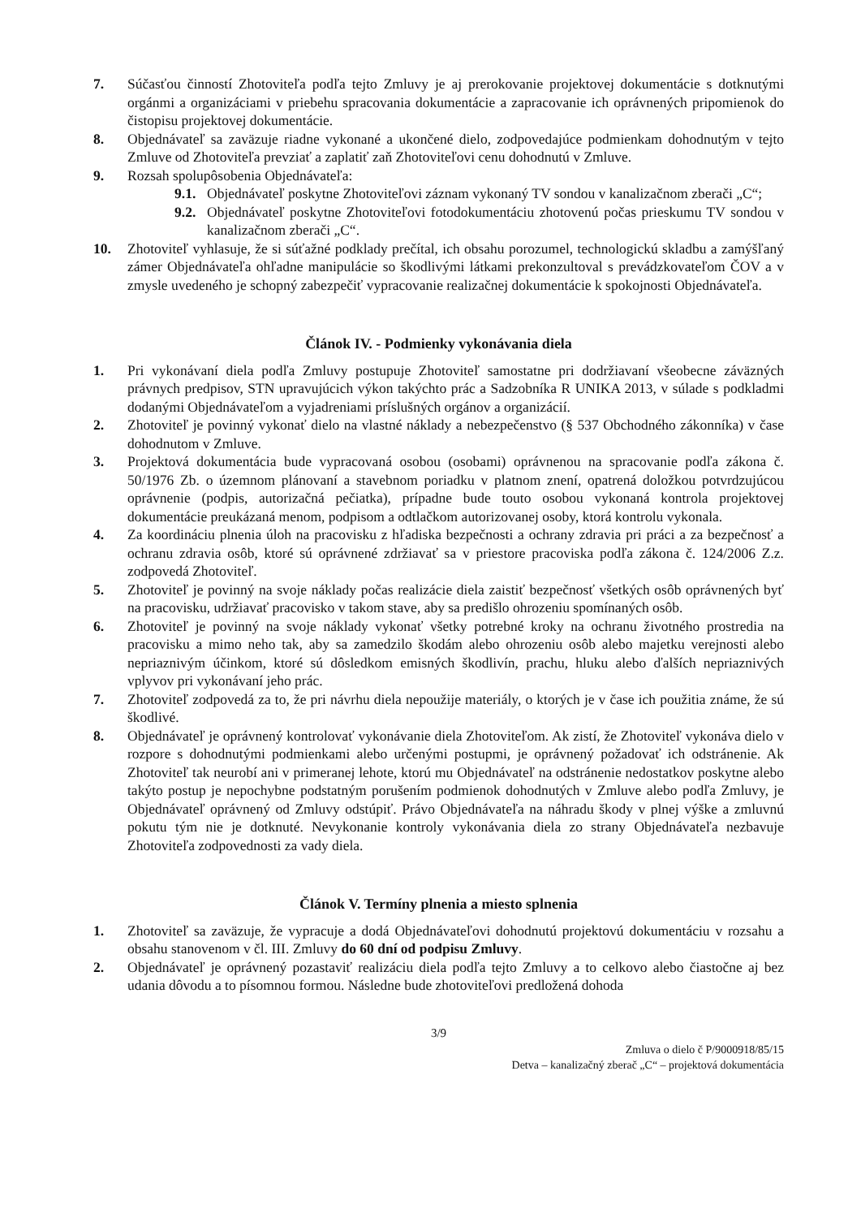7. Súčasťou činností Zhotoviteľa podľa tejto Zmluvy je aj prerokovanie projektovej dokumentácie s dotknutými orgánmi a organizáciami v priebehu spracovania dokumentácie a zapracovanie ich oprávnených pripomienok do čistopisu projektovej dokumentácie.
8. Objednávateľ sa zaväzuje riadne vykonané a ukončené dielo, zodpovedajúce podmienkam dohodnutým v tejto Zmluve od Zhotoviteľa prevziať a zaplatiť zaň Zhotoviteľovi cenu dohodnutú v Zmluve.
9. Rozsah spolupôsobenia Objednávateľa:
9.1. Objednávateľ poskytne Zhotoviteľovi záznam vykonaný TV sondou v kanalizačnom zberači „C“;
9.2. Objednávateľ poskytne Zhotoviteľovi fotodokumentáciu zhotovenú počas prieskumu TV sondou v kanalizačnom zberači „C“.
10. Zhotoviteľ vyhlasuje, že si súťažné podklady prečítal, ich obsahu porozumel, technologickú skladbu a zamýšľaný zámer Objednávateľa ohľadne manipulácie so škodlivými látkami prekonzultoval s prevádzkovateľom ČOV a v zmysle uvedeného je schopný zabezpečiť vypracovanie realizačnej dokumentácie k spokojnosti Objednávateľa.
Článok IV. - Podmienky vykonávania diela
1. Pri vykonávaní diela podľa Zmluvy postupuje Zhotoviteľ samostatne pri dodržiavaní všeobecne záväzných právnych predpisov, STN upravujúcich výkon takýchto prác a Sadzobníka R UNIKA 2013, v súlade s podkladmi dodanými Objednávateľom a vyjadreniami príslušných orgánov a organizácií.
2. Zhotoviteľ je povinný vykonať dielo na vlastné náklady a nebezpečenstvo (§ 537 Obchodného zákonníka) v čase dohodnutom v Zmluve.
3. Projektová dokumentácia bude vypracovaná osobou (osobami) oprávnenou na spracovanie podľa zákona č. 50/1976 Zb. o územnom plánovaní a stavebnom poriadku v platnom znení, opatrená doložkou potvrdzujúcou oprávnenie (podpis, autorizačná pečiatka), prípadne bude touto osobou vykonaná kontrola projektovej dokumentácie preukázaná menom, podpisom a odtlačkom autorizovanej osoby, ktorá kontrolu vykonala.
4. Za koordináciu plnenia úloh na pracovisku z hľadiska bezpečnosti a ochrany zdravia pri práci a za bezpečnosť a ochranu zdravia osôb, ktoré sú oprávnené zdržiavať sa v priestore pracoviska podľa zákona č. 124/2006 Z.z. zodpovedá Zhotoviteľ.
5. Zhotoviteľ je povinný na svoje náklady počas realizácie diela zaistiť bezpečnosť všetkých osôb oprávnených byť na pracovisku, udržiavať pracovisko v takom stave, aby sa predišlo ohrozeniu spomínaných osôb.
6. Zhotoviteľ je povinný na svoje náklady vykonať všetky potrebné kroky na ochranu životného prostredia na pracovisku a mimo neho tak, aby sa zamedzilo škodám alebo ohrozeniu osôb alebo majetku verejnosti alebo nepriaznivým účinkom, ktoré sú dôsledkom emisných škodlivín, prachu, hluku alebo ďalších nepriaznivých vplyvov pri vykonávaní jeho prác.
7. Zhotoviteľ zodpovedá za to, že pri návrhu diela nepoužije materiály, o ktorých je v čase ich použitia známe, že sú škodlivé.
8. Objednávateľ je oprávnený kontrolovať vykonávanie diela Zhotoviteľom. Ak zistí, že Zhotoviteľ vykonáva dielo v rozpore s dohodnutými podmienkami alebo určenými postupmi, je oprávnený požadovať ich odstránenie. Ak Zhotoviteľ tak neurobí ani v primeranej lehote, ktorú mu Objednávateľ na odstránenie nedostatkov poskytne alebo takýto postup je nepochybne podstatným porušením podmienok dohodnutých v Zmluve alebo podľa Zmluvy, je Objednávateľ oprávnený od Zmluvy odstúpiť. Právo Objednávateľa na náhradu škody v plnej výške a zmluvnú pokutu tým nie je dotknuté. Nevykonanie kontroly vykonávania diela zo strany Objednávateľa nezbavuje Zhotoviteľa zodpovednosti za vady diela.
Článok V. Termíny plnenia a miesto splnenia
1. Zhotoviteľ sa zaväzuje, že vypracuje a dodá Objednávateľovi dohodnutú projektovú dokumentáciu v rozsahu a obsahu stanovenom v čl. III. Zmluvy do 60 dní od podpisu Zmluvy.
2. Objednávateľ je oprávnený pozastaviť realizáciu diela podľa tejto Zmluvy a to celkovo alebo čiastočne aj bez udania dôvodu a to písomnou formou. Následne bude zhotoviteľovi predložená dohoda
3/9
Zmluva o dielo č P/9000918/85/15
Detva – kanalizačný zberač „C“ – projektová dokumentácia